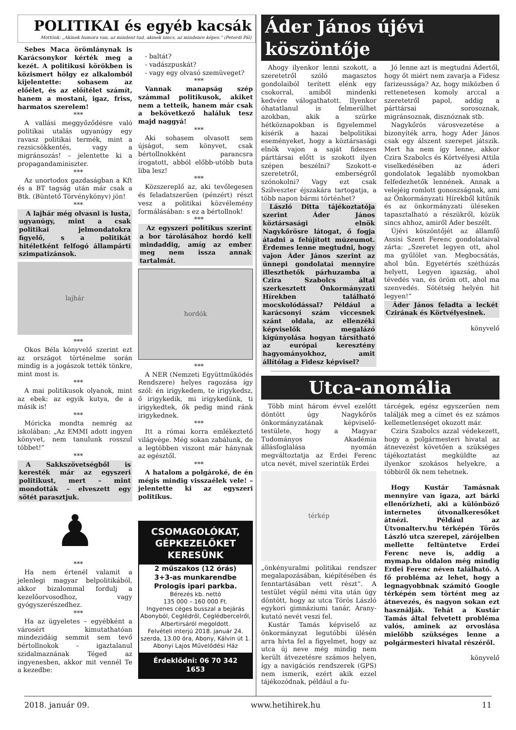POLITIKAI és egyéb kacsák
Mottónk: „Akinek humora van, az mindent tud, akinek nincs, az mindenre képes.” (Peterdi Pál)
Sebes Maca örömlánynak is Karácsonykor kérték meg a kezét. A politikusi körökben is közismert hölgy ez alkalomból kijelentette: sohasem az előélet, és az előítélet számít, hanem a mostani, igaz, friss, harmatos szerelem!
***
A vallási meggyőződésre való politikai utalás ugyanúgy egy ravasz politikai termék, mint a rezsicsökkentés, vagy a migránsozás! – jelentette ki a propagandaminiszter.
***
Az unortodox gazdaságban a Kft és a BT tagság után már csak a Btk. (Büntető Törvénykönyv) jön!
***
A lajhár még olvasni is lusta, ugyanúgy, mint a csak politikai jelmondatokra figyelő, s a politikát hitéletként felfogó állampárti szimpatizánsok.
lajhár
***
Okos Béla könyvelő szerint ezt az országot történelme során mindig is a jogászok tették tönkre, mint most is.
***
A mai politikusok olyanok, mint az ebek: az egyik kutya, de a másik is!
***
Móricka mondta nemrég az iskolában: „Az EMMI adott ingyen könyvet, nem tanulunk rosszul többet!”
***
A Sakkszövetségből is keresték már az egyszeri politikust, mert – mint mondották – elveszett egy sötét parasztjuk.
♟
***
Ha nem értenél valamit a jelenlegi magyar belpolitikából, akkor bizalommal fordulj a kezelőorvosodhoz, vagy gyógyszerészedhez.
***
Ha az ügyeletes – egyébként a városért kimutathatóan mindezidáig semmit sem tevő bértollnokok – igaztalanul szidalmaznának Téged az ingyenesben, akkor mit vennél Te a kezedbe:
- baltát?
- vadászpuskát?
- vagy egy olvasó szemüveget?
***
Vannak manapság szép számmal politikusok, akiket nem a tetteik, hanem már csak a bekövetkező haláluk tesz majd naggyá!
***
Aki sohasem olvasott sem újságot, sem könyvet, csak bértollnokként parancsra írogatott, abból előbb-utóbb buta liba lesz!
***
Közszereplő az, aki tevőlegesen és feladatszerűen (pénzért) részt vesz a politikai közvélemény formálásában: s ez a bértollnok!
***
Az egyszeri politikus szerint a bor tárolásához hordó kell mindaddig, amíg az ember meg nem issza annak tartalmát.
hordók
***
A NER (Nemzeti Együttműködés Rendszere) helyes ragozása így szól: én irigykedem, te irigykedsz, ő irigykedik, mi irigykedünk, ti irigykedtek, ők pedig mind ránk irigykednek.
***
Itt a római korra emlékeztető világvége. Még sokan zabálunk, de a legtöbben viszont már hánynak az egésztől.
***
A hatalom a polgároké, de én mégis mindig visszaélek vele! – jelentette ki az egyszeri politikus.
CSOMAGOLÓKAT, GÉPKEZELŐKET KERESÜNK
2 műszakos (12 órás)
3+3-as munkarendbe
Prologis ipari parkba.
Bérezés kb. nettó
135 000 – 160 000 Ft.
Ingyenes céges busszal a bejárás Abonyból, Ceglédről, Ceglédbercelről, Albertirsáról megoldott.
Felvételi interjú 2018. január 24. szerda, 13.00 óra, Abony, Kálvin út 1. Abonyi Lajos Művelődési Ház
Érdeklődni: 06 70 342 1653
Áder János újévi köszöntője
Ahogy ilyenkor lenni szokott, a szeretetről szóló magasztos gondolaiból terített elénk egy csokorral, amiből mindenki kedvére válogathatott. Ilyenkor óhatatlanul is felmerülhet azokban, akik a szürke hétköznapokban is figyelemmel kísérik a hazai belpolitikai eseményeket, hogy a köztársasági elnök vajon a saját fideszes párttársai előtt is szokott ilyen szépen beszélni? Szokott-e szeretetről, emberségről szónokolni? Vagy ezt csak Szilveszter éjszakára tartogatja, a több napon bármi történhet?
László Ditta tájékoztatója szerint Áder János köztársasági elnök Nagykőrösre látogat, ő fogja átadni a felújított múzeumot. Érdemes lenne megtudni, hogy vajon Áder János szerint az ünnepi gondolatai mennyire illeszthetők párhuzamba a Czira Szabolcs által szerkesztett Önkormányzati Hírekben található mocskolódással? Például a karácsonyi szám viccesnek szánt oldala, az ellenzéki képviselők megalázó kigúnyolása hogyan társítható az európai keresztény hagyományokhoz, amit állítólag a Fidesz képvisel?
Jó lenne azt is megtudni Ádertől, hogy őt miért nem zavarja a Fidesz farizeussága? Az, hogy miközben ő rettenetesen komoly arccal a szeretetről papol, addig a párttársai sorosoznak, migránsoznak, disznóznak stb.
Nagykőrös városvezetése a bizonyíték arra, hogy Áder János csak egy álszent szerepet játszik. Mert ha nem így lenne, akkor Czira Szabolcs és Körtvélyesi Attila viselkedésében az áderi gondolatok legalább nyomokban felfedezhetők lennének. Annak a velejéig romlott gonoszságnak, ami az Önkormányzati Hírekből kitűnik és az önkormányzati üléseken tapasztalható a részükről, közük sincs ahhoz, amiről Áder beszélt.
Újévi köszöntőjét az államfő Assisi Szent Ferenc gondolataival zárta: „Szeretet legyen ott, ahol ma gyűlölet van. Megbocsátás, ahol bűn. Egyetértés széthúzás helyett, Legyen igazság, ahol tévedés van, és öröm ott, ahol ma szenvedés. Sötétség helyén hit legyen!”
Áder János feladta a leckét Czirának és Körtvélyesinek.
könyvelő
Utca-anomália
Több mint három évvel ezelőtt döntött úgy Nagykőrös önkormányzatának képviselő-testülete, hogy a Magyar Tudományos Akadémia állásfoglalása nyomán megváltoztatja az Erdei Ferenc utca nevét, mivel szerintük Erdei
térkép
„önkényuralmi politikai rendszer megalapozásában, kiépítésében és fenntartásában vett részt”. A testület végül némi vita után úgy döntött, hogy az utca Törös László egykori gimnáziumi tanár, Arany-kutató nevét veszi fel.
Kustár Tamás képviselő az önkormányzat legutóbbi ülésén arra hívta fel a figyelmet, hogy az utca új neve még mindig nem került átvezetésre számos helyen, így a navigációs rendszerek (GPS) nem ismerik, ezért akik ezzel tájékozódnak, például a fu-
tárcégek, egész egyszerűen nem találják meg a címet és ez számos kellemetlenséget okozott már.
Czira Szabolcs azzal védekezett, hogy a polgármesteri hivatal az átnevezést követően a szükséges tájékoztatást megküldte az ilyenkor szokásos helyekre, a többiről ők nem tehetnek.
Hogy Kustár Tamásnak mennyire van igaza, azt bárki ellenőrizheti, aki a különböző internetes útvonalkeresőket átnézi. Például az Útvonalterv.hu térképén Törös László utca szerepel, zárójelben mellette feltüntetve Erdei Ferenc neve is, addig a mymap.hu oldalon még mindig Erdei Ferenc néven található. A fő probléma az lehet, hogy a legnagyobbnak számító Google térképén sem történt meg az átnevezés, és nagyon sokan ezt használják. Tehát a Kustár Tamás által felvetett probléma valós, aminek az orvoslása mielőbb szükséges lenne a polgármesteri hivatal részéről.
könyvelő
2018. január 09. www.hetihirek.hu 11